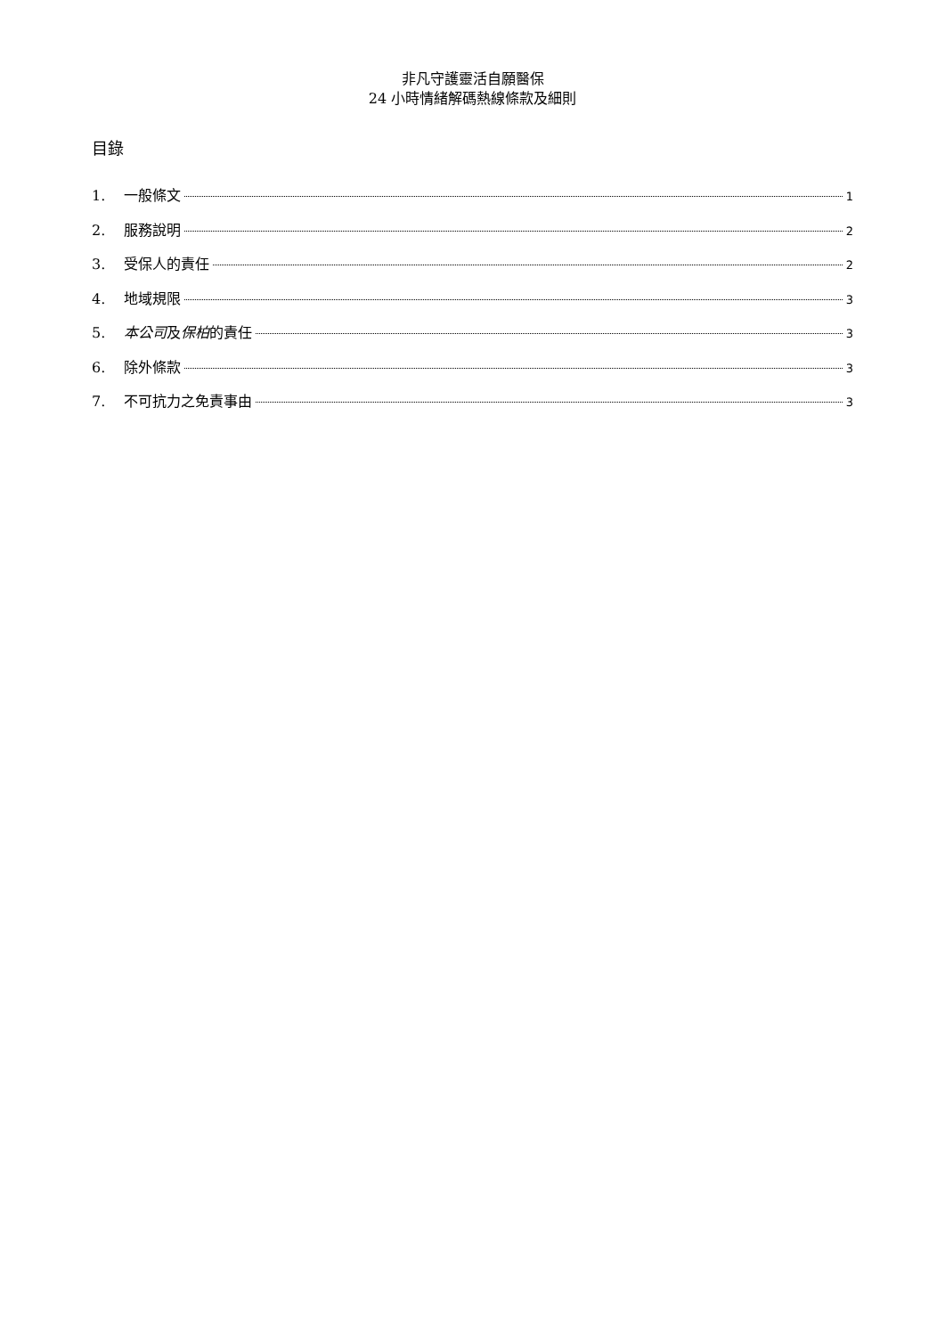非凡守護靈活自願醫保
24 小時情緒解碼熱線條款及細則
目錄
1. 一般條文 1
2. 服務說明 2
3. 受保人的責任 2
4. 地域規限 3
5. 本公司及保柏的責任 3
6. 除外條款 3
7. 不可抗力之免責事由 3